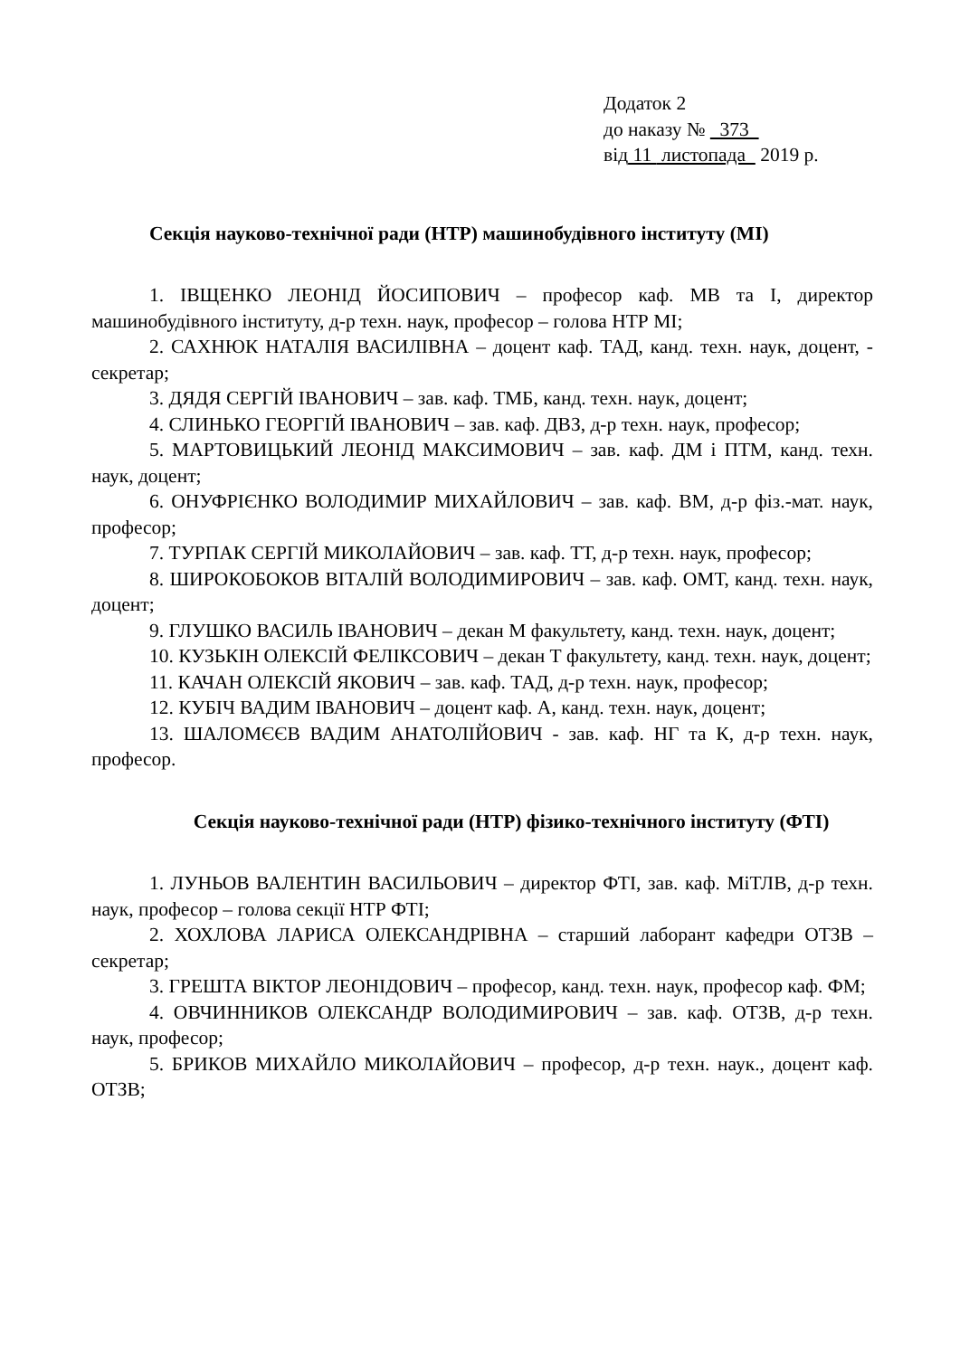Додаток 2
до наказу № 373
від 11 листопада 2019 р.
Секція науково-технічної ради (НТР) машинобудівного інституту (МІ)
1. ІВЩЕНКО ЛЕОНІД ЙОСИПОВИЧ – професор каф. МВ та І, директор машинобудівного інституту, д-р техн. наук, професор – голова НТР МІ;
2. САХНЮК НАТАЛІЯ ВАСИЛІВНА – доцент каф. ТАД, канд. техн. наук, доцент, - секретар;
3. ДЯДЯ СЕРГІЙ ІВАНОВИЧ – зав. каф. ТМБ, канд. техн. наук, доцент;
4. СЛИНЬКО ГЕОРГІЙ ІВАНОВИЧ – зав. каф. ДВЗ, д-р техн. наук, професор;
5. МАРТОВИЦЬКИЙ ЛЕОНІД МАКСИМОВИЧ – зав. каф. ДМ і ПТМ, канд. техн. наук, доцент;
6. ОНУФРІЄНКО ВОЛОДИМИР МИХАЙЛОВИЧ – зав. каф. ВМ, д-р фіз.-мат. наук, професор;
7. ТУРПАК СЕРГІЙ МИКОЛАЙОВИЧ – зав. каф. ТТ, д-р техн. наук, професор;
8. ШИРОКОБОКОВ ВІТАЛІЙ ВОЛОДИМИРОВИЧ – зав. каф. ОМТ, канд. техн. наук, доцент;
9. ГЛУШКО ВАСИЛЬ ІВАНОВИЧ – декан М факультету, канд. техн. наук, доцент;
10. КУЗЬКІН ОЛЕКСІЙ ФЕЛІКСОВИЧ – декан Т факультету, канд. техн. наук, доцент;
11. КАЧАН ОЛЕКСІЙ ЯКОВИЧ – зав. каф. ТАД, д-р техн. наук, професор;
12. КУБІЧ ВАДИМ ІВАНОВИЧ – доцент каф. А, канд. техн. наук, доцент;
13. ШАЛОМЄЄВ ВАДИМ АНАТОЛІЙОВИЧ - зав. каф. НГ та К, д-р техн. наук, професор.
Секція науково-технічної ради (НТР) фізико-технічного інституту (ФТІ)
1. ЛУНЬОВ ВАЛЕНТИН ВАСИЛЬОВИЧ – директор ФТІ, зав. каф. МіТЛВ, д-р техн. наук, професор – голова секції НТР ФТІ;
2. ХОХЛОВА ЛАРИСА ОЛЕКСАНДРІВНА – старший лаборант кафедри ОТЗВ – секретар;
3. ГРЕШТА ВІКТОР ЛЕОНІДОВИЧ – професор, канд. техн. наук, професор каф. ФМ;
4. ОВЧИННИКОВ ОЛЕКСАНДР ВОЛОДИМИРОВИЧ – зав. каф. ОТЗВ, д-р техн. наук, професор;
5. БРИКОВ МИХАЙЛО МИКОЛАЙОВИЧ – професор, д-р техн. наук., доцент каф. ОТЗВ;